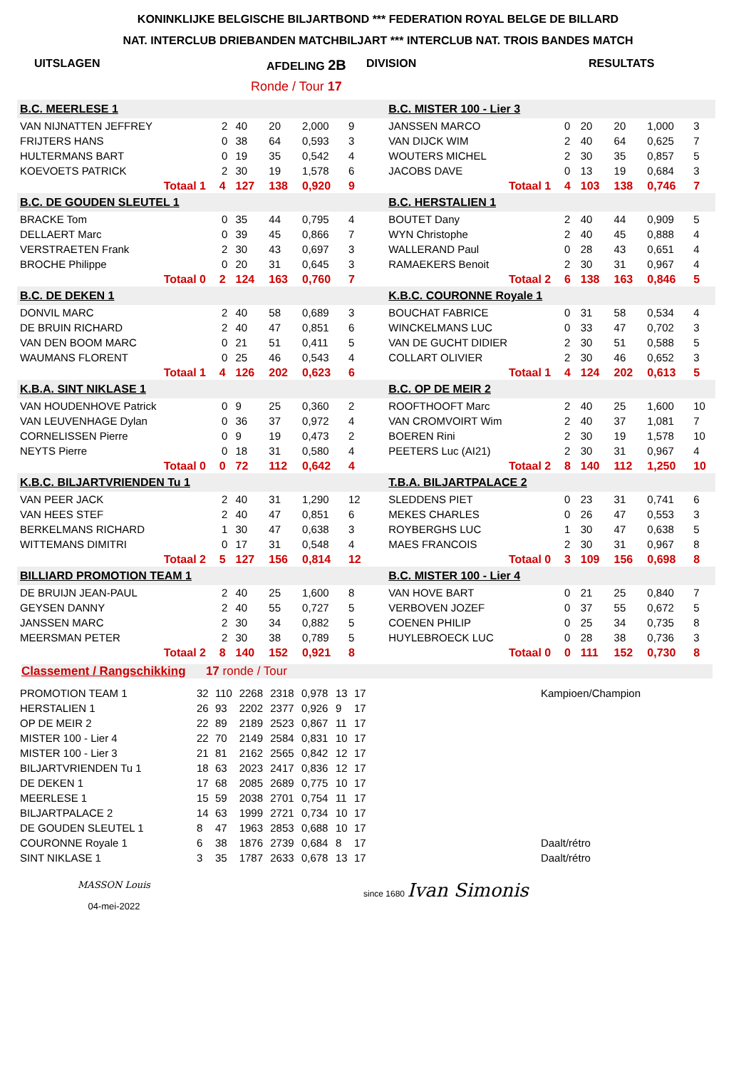KONINKLIJKE BELGISCHE BILJARTBOND *** FEDERATION ROYAL BELGE DE BILLARD
NAT. INTERCLUB DRIEBANDEN MATCHBILJART *** INTERCLUB NAT. TROIS BANDES MATCH
UITSLAGEN AFDELING 2B DIVISION RESULTATS
Ronde / Tour 17
| B.C. MEERLESE 1 | | | | | | | | | B.C. MISTER 100 - Lier 3 | | | | | | |
| VAN NIJNATTEN JEFFREY | | 2 | 40 | 20 | 2,000 | 9 | | | JANSSEN MARCO | | 0 | 20 | 20 | 1,000 | 3 |
| FRIJTERS HANS | | 0 | 38 | 64 | 0,593 | 3 | | | VAN DIJCK WIM | | 2 | 40 | 64 | 0,625 | 7 |
| HULTERMANS BART | | 0 | 19 | 35 | 0,542 | 4 | | | WOUTERS MICHEL | | 2 | 30 | 35 | 0,857 | 5 |
| KOEVOETS PATRICK | | 2 | 30 | 19 | 1,578 | 6 | | | JACOBS DAVE | | 0 | 13 | 19 | 0,684 | 3 |
| Totaal 1 | | 4 | 127 | 138 | 0,920 | 9 | | | Totaal 1 | | 4 | 103 | 138 | 0,746 | 7 |
| B.C. DE GOUDEN SLEUTEL 1 | | | | | | | | | B.C. HERSTALIEN 1 | | | | | | |
| BRACKE Tom | | 0 | 35 | 44 | 0,795 | 4 | | | BOUTET Dany | | 2 | 40 | 44 | 0,909 | 5 |
| DELLAERT Marc | | 0 | 39 | 45 | 0,866 | 7 | | | WYN Christophe | | 2 | 40 | 45 | 0,888 | 4 |
| VERSTRAETEN Frank | | 2 | 30 | 43 | 0,697 | 3 | | | WALLERAND Paul | | 0 | 28 | 43 | 0,651 | 4 |
| BROCHE Philippe | | 0 | 20 | 31 | 0,645 | 3 | | | RAMAEKERS Benoit | | 2 | 30 | 31 | 0,967 | 4 |
| Totaal 0 | | 2 | 124 | 163 | 0,760 | 7 | | | Totaal 2 | | 6 | 138 | 163 | 0,846 | 5 |
| B.C. DE DEKEN 1 | | | | | | | | | K.B.C. COURONNE Royale 1 | | | | | | |
| DONVIL MARC | | 2 | 40 | 58 | 0,689 | 3 | | | BOUCHAT FABRICE | | 0 | 31 | 58 | 0,534 | 4 |
| DE BRUIN RICHARD | | 2 | 40 | 47 | 0,851 | 6 | | | WINCKELMANS LUC | | 0 | 33 | 47 | 0,702 | 3 |
| VAN DEN BOOM MARC | | 0 | 21 | 51 | 0,411 | 5 | | | VAN DE GUCHT DIDIER | | 2 | 30 | 51 | 0,588 | 5 |
| WAUMANS FLORENT | | 0 | 25 | 46 | 0,543 | 4 | | | COLLART OLIVIER | | 2 | 30 | 46 | 0,652 | 3 |
| Totaal 1 | | 4 | 126 | 202 | 0,623 | 6 | | | Totaal 1 | | 4 | 124 | 202 | 0,613 | 5 |
| K.B.A. SINT NIKLASE 1 | | | | | | | | | B.C. OP DE MEIR 2 | | | | | | |
| VAN HOUDENHOVE Patrick | | 0 | 9 | 25 | 0,360 | 2 | | | ROOFTHOOFT Marc | | 2 | 40 | 25 | 1,600 | 10 |
| VAN LEUVENHAGE Dylan | | 0 | 36 | 37 | 0,972 | 4 | | | VAN CROMVOIRT Wim | | 2 | 40 | 37 | 1,081 | 7 |
| CORNELISSEN Pierre | | 0 | 9 | 19 | 0,473 | 2 | | | BOEREN Rini | | 2 | 30 | 19 | 1,578 | 10 |
| NEYTS Pierre | | 0 | 18 | 31 | 0,580 | 4 | | | PEETERS Luc (AI21) | | 2 | 30 | 31 | 0,967 | 4 |
| Totaal 0 | | 0 | 72 | 112 | 0,642 | 4 | | | Totaal 2 | | 8 | 140 | 112 | 1,250 | 10 |
| K.B.C. BILJARTVRIENDEN Tu 1 | | | | | | | | | T.B.A. BILJARTPALACE 2 | | | | | | |
| VAN PEER JACK | | 2 | 40 | 31 | 1,290 | 12 | | | SLEDDENS PIET | | 0 | 23 | 31 | 0,741 | 6 |
| VAN HEES STEF | | 2 | 40 | 47 | 0,851 | 6 | | | MEKES CHARLES | | 0 | 26 | 47 | 0,553 | 3 |
| BERKELMANS RICHARD | | 1 | 30 | 47 | 0,638 | 3 | | | ROYBERGHS LUC | | 1 | 30 | 47 | 0,638 | 5 |
| WITTEMANS DIMITRI | | 0 | 17 | 31 | 0,548 | 4 | | | MAES FRANCOIS | | 2 | 30 | 31 | 0,967 | 8 |
| Totaal 2 | | 5 | 127 | 156 | 0,814 | 12 | | | Totaal 0 | | 3 | 109 | 156 | 0,698 | 8 |
| BILLIARD PROMOTION TEAM 1 | | | | | | | | | B.C. MISTER 100 - Lier 4 | | | | | | |
| DE BRUIJN JEAN-PAUL | | 2 | 40 | 25 | 1,600 | 8 | | | VAN HOVE BART | | 0 | 21 | 25 | 0,840 | 7 |
| GEYSEN DANNY | | 2 | 40 | 55 | 0,727 | 5 | | | VERBOVEN JOZEF | | 0 | 37 | 55 | 0,672 | 5 |
| JANSSEN MARC | | 2 | 30 | 34 | 0,882 | 5 | | | COENEN PHILIP | | 0 | 25 | 34 | 0,735 | 8 |
| MEERSMAN PETER | | 2 | 30 | 38 | 0,789 | 5 | | | HUYLEBROECK LUC | | 0 | 28 | 38 | 0,736 | 3 |
| Totaal 2 | | 8 | 140 | 152 | 0,921 | 8 | | | Totaal 0 | | 0 | 111 | 152 | 0,730 | 8 |
Classement / Rangschikking 17 ronde / Tour
| PROMOTION TEAM 1 | 32 | 110 | 2268 | 2318 | 0,978 | 13 | 17 | Kampioen/Champion |
| HERSTALIEN 1 | 26 | 93 | 2202 | 2377 | 0,926 | 9 | 17 | |
| OP DE MEIR 2 | 22 | 89 | 2189 | 2523 | 0,867 | 11 | 17 | |
| MISTER 100 - Lier 4 | 22 | 70 | 2149 | 2584 | 0,831 | 10 | 17 | |
| MISTER 100 - Lier 3 | 21 | 81 | 2162 | 2565 | 0,842 | 12 | 17 | |
| BILJARTVRIENDEN Tu 1 | 18 | 63 | 2023 | 2417 | 0,836 | 12 | 17 | |
| DE DEKEN 1 | 17 | 68 | 2085 | 2689 | 0,775 | 10 | 17 | |
| MEERLESE 1 | 15 | 59 | 2038 | 2701 | 0,754 | 11 | 17 | |
| BILJARTPALACE 2 | 14 | 63 | 1999 | 2721 | 0,734 | 10 | 17 | |
| DE GOUDEN SLEUTEL 1 | 8 | 47 | 1963 | 2853 | 0,688 | 10 | 17 | |
| COURONNE Royale 1 | 6 | 38 | 1876 | 2739 | 0,684 | 8 | 17 | Daalt/rétro |
| SINT NIKLASE 1 | 3 | 35 | 1787 | 2633 | 0,678 | 13 | 17 | Daalt/rétro |
MASSON Louis
04-mei-2022
since 1680 Ivan Simonis